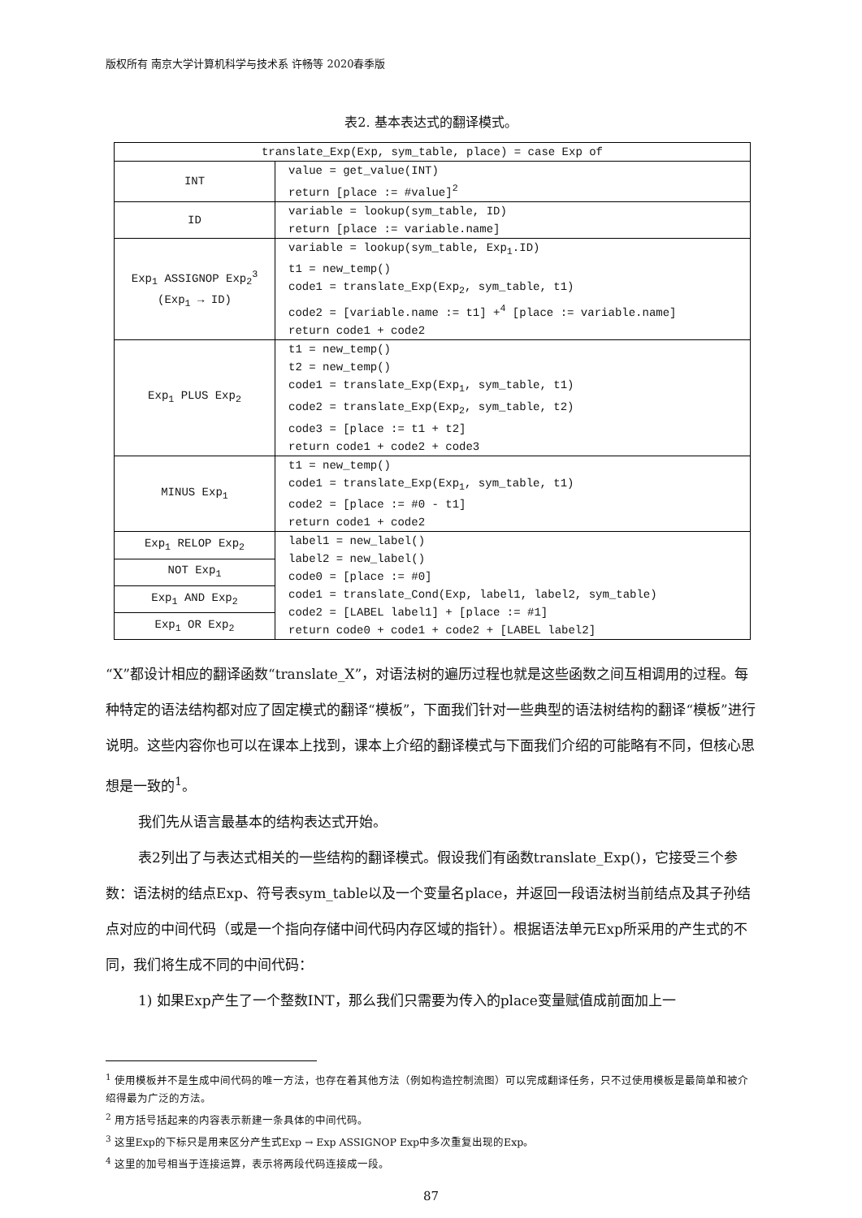版权所有 南京大学计算机科学与技术系 许畅等 2020春季版
表2. 基本表达式的翻译模式。
| translate_Exp(Exp, sym_table, place) = case Exp of | |
| INT | value = get_value(INT) return [place := #value]<sup>2</sup> |
| ID | variable = lookup(sym_table, ID) return [place := variable.name] |
| Exp<sub>1</sub> ASSIGNOP Exp<sub>2</sub><sup>3</sup> (Exp<sub>1</sub> → ID) | variable = lookup(sym_table, Exp<sub>1</sub>.ID) t1 = new_temp() code1 = translate_Exp(Exp<sub>2</sub>, sym_table, t1) code2 = [variable.name := t1] +<sup>4</sup> [place := variable.name] return code1 + code2 |
| Exp<sub>1</sub> PLUS Exp<sub>2</sub> | t1 = new_temp() t2 = new_temp() code1 = translate_Exp(Exp<sub>1</sub>, sym_table, t1) code2 = translate_Exp(Exp<sub>2</sub>, sym_table, t2) code3 = [place := t1 + t2] return code1 + code2 + code3 |
| MINUS Exp<sub>1</sub> | t1 = new_temp() code1 = translate_Exp(Exp<sub>1</sub>, sym_table, t1) code2 = [place := #0 - t1] return code1 + code2 |
| Exp<sub>1</sub> RELOP Exp<sub>2</sub> | label1 = new_label() label2 = new_label() code0 = [place := #0] code1 = translate_Cond(Exp, label1, label2, sym_table) code2 = [LABEL label1] + [place := #1] return code0 + code1 + code2 + [LABEL label2] |
| NOT Exp<sub>1</sub> | |
| Exp<sub>1</sub> AND Exp<sub>2</sub> | |
| Exp<sub>1</sub> OR Exp<sub>2</sub> | |
“X”都设计相应的翻译函数“translate_X”，对语法树的遍历过程也就是这些函数之间互相调用的过程。每种特定的语法结构都对应了固定模式的翻译“模板”，下面我们针对一些典型的语法树结构的翻译“模板”进行说明。这些内容你也可以在课本上找到，课本上介绍的翻译模式与下面我们介绍的可能略有不同，但核心思想是一致的<sup>1</sup>。
我们先从语言最基本的结构表达式开始。
表2列出了与表达式相关的一些结构的翻译模式。假设我们有函数translate_Exp()，它接受三个参数：语法树的结点Exp、符号表sym_table以及一个变量名place，并返回一段语法树当前结点及其子孙结点对应的中间代码（或是一个指向存储中间代码内存区域的指针）。根据语法单元Exp所采用的产生式的不同，我们将生成不同的中间代码：
1) 如果Exp产生了一个整数INT，那么我们只需要为传入的place变量赋值成前面加上一
<sup>1</sup> 使用模板并不是生成中间代码的唯一方法，也存在着其他方法（例如构造控制流图）可以完成翻译任务，只不过使用模板是最简单和被介绍得最为广泛的方法。
<sup>2</sup> 用方括号括起来的内容表示新建一条具体的中间代码。
<sup>3</sup> 这里Exp的下标只是用来区分产生式Exp → Exp ASSIGNOP Exp中多次重复出现的Exp。
<sup>4</sup> 这里的加号相当于连接运算，表示将两段代码连接成一段。
87